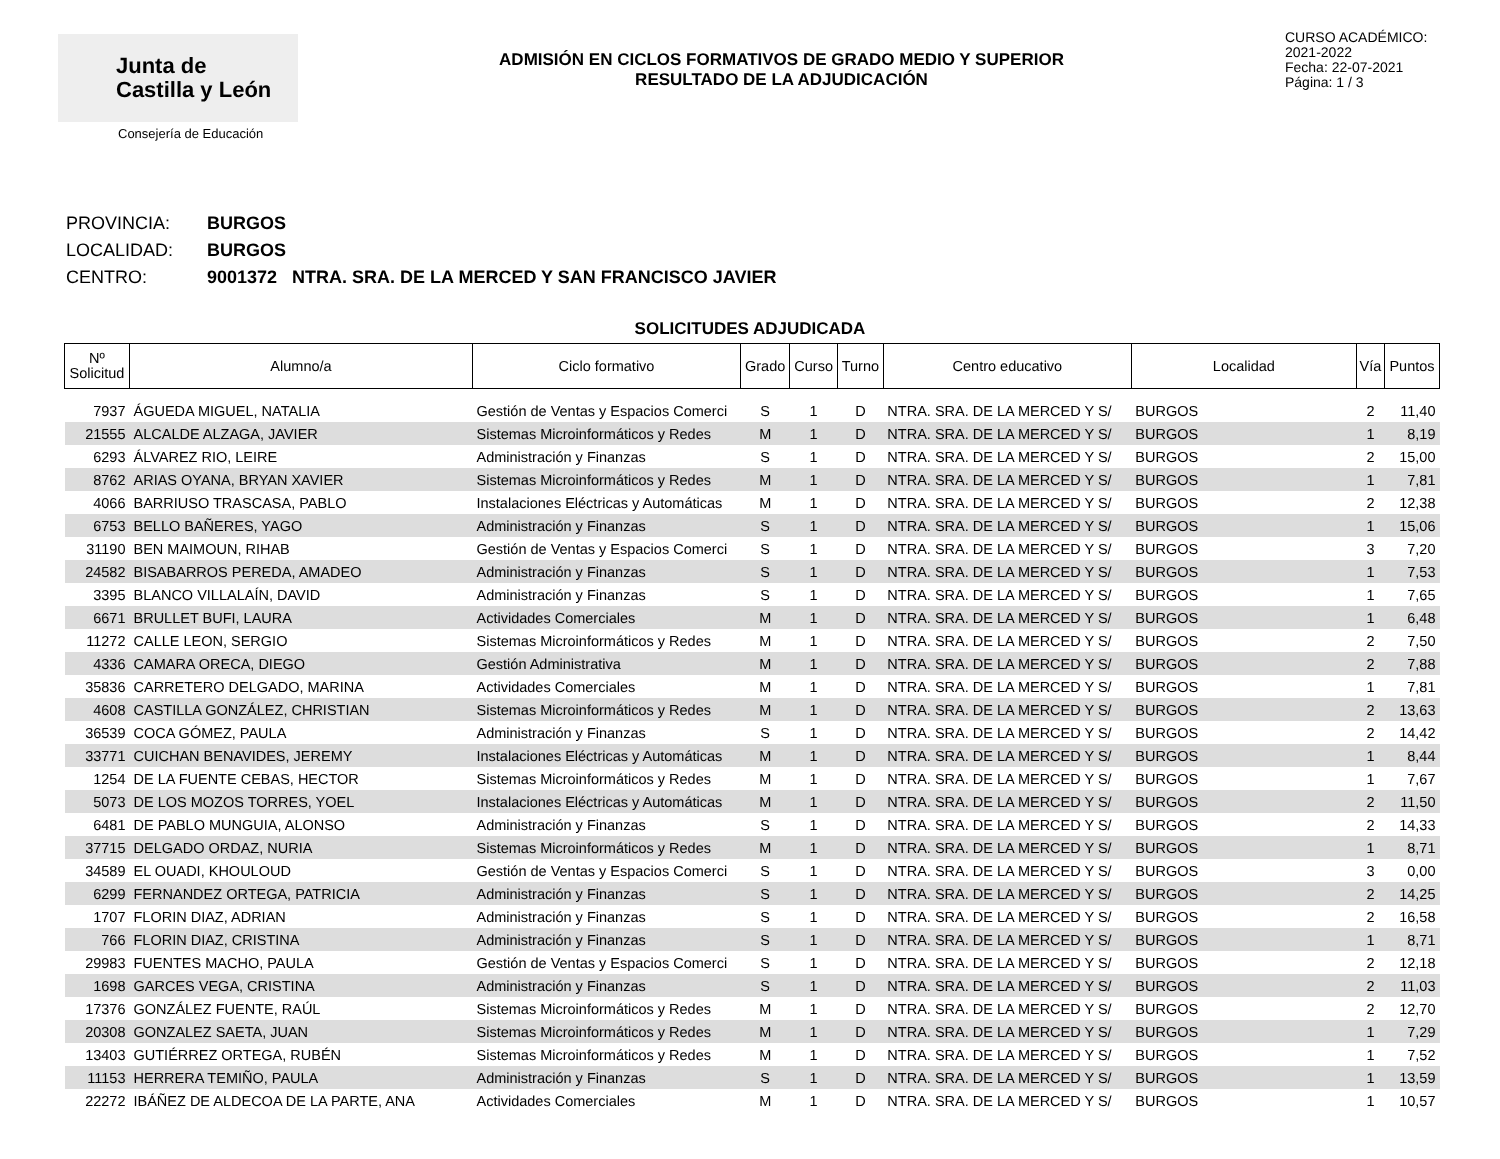Junta de
Castilla y León
Consejería de Educación
ADMISIÓN EN CICLOS FORMATIVOS DE GRADO MEDIO Y SUPERIOR
RESULTADO DE LA ADJUDICACIÓN
CURSO ACADÉMICO: 2021-2022
Fecha: 22-07-2021
Página: 1 / 3
PROVINCIA: BURGOS
LOCALIDAD: BURGOS
CENTRO: 9001372 NTRA. SRA. DE LA MERCED Y SAN FRANCISCO JAVIER
SOLICITUDES ADJUDICADA
| Nº Solicitud | Alumno/a | Ciclo formativo | Grado | Curso | Turno | Centro educativo | Localidad | Vía | Puntos |
| --- | --- | --- | --- | --- | --- | --- | --- | --- | --- |
| 7937 | ÁGUEDA MIGUEL, NATALIA | Gestión de Ventas y Espacios Comerci | S | 1 | D | NTRA. SRA. DE LA MERCED Y S/ | BURGOS | 2 | 11,40 |
| 21555 | ALCALDE ALZAGA, JAVIER | Sistemas Microinformáticos y Redes | M | 1 | D | NTRA. SRA. DE LA MERCED Y S/ | BURGOS | 1 | 8,19 |
| 6293 | ÁLVAREZ RIO, LEIRE | Administración y Finanzas | S | 1 | D | NTRA. SRA. DE LA MERCED Y S/ | BURGOS | 2 | 15,00 |
| 8762 | ARIAS OYANA, BRYAN XAVIER | Sistemas Microinformáticos y Redes | M | 1 | D | NTRA. SRA. DE LA MERCED Y S/ | BURGOS | 1 | 7,81 |
| 4066 | BARRIUSO TRASCASA, PABLO | Instalaciones Eléctricas y Automáticas | M | 1 | D | NTRA. SRA. DE LA MERCED Y S/ | BURGOS | 2 | 12,38 |
| 6753 | BELLO BAÑERES, YAGO | Administración y Finanzas | S | 1 | D | NTRA. SRA. DE LA MERCED Y S/ | BURGOS | 1 | 15,06 |
| 31190 | BEN MAIMOUN, RIHAB | Gestión de Ventas y Espacios Comerci | S | 1 | D | NTRA. SRA. DE LA MERCED Y S/ | BURGOS | 3 | 7,20 |
| 24582 | BISABARROS PEREDA, AMADEO | Administración y Finanzas | S | 1 | D | NTRA. SRA. DE LA MERCED Y S/ | BURGOS | 1 | 7,53 |
| 3395 | BLANCO VILLALAÍN, DAVID | Administración y Finanzas | S | 1 | D | NTRA. SRA. DE LA MERCED Y S/ | BURGOS | 1 | 7,65 |
| 6671 | BRULLET BUFI, LAURA | Actividades Comerciales | M | 1 | D | NTRA. SRA. DE LA MERCED Y S/ | BURGOS | 1 | 6,48 |
| 11272 | CALLE LEON, SERGIO | Sistemas Microinformáticos y Redes | M | 1 | D | NTRA. SRA. DE LA MERCED Y S/ | BURGOS | 2 | 7,50 |
| 4336 | CAMARA ORECA, DIEGO | Gestión Administrativa | M | 1 | D | NTRA. SRA. DE LA MERCED Y S/ | BURGOS | 2 | 7,88 |
| 35836 | CARRETERO DELGADO, MARINA | Actividades Comerciales | M | 1 | D | NTRA. SRA. DE LA MERCED Y S/ | BURGOS | 1 | 7,81 |
| 4608 | CASTILLA GONZÁLEZ, CHRISTIAN | Sistemas Microinformáticos y Redes | M | 1 | D | NTRA. SRA. DE LA MERCED Y S/ | BURGOS | 2 | 13,63 |
| 36539 | COCA GÓMEZ, PAULA | Administración y Finanzas | S | 1 | D | NTRA. SRA. DE LA MERCED Y S/ | BURGOS | 2 | 14,42 |
| 33771 | CUICHAN BENAVIDES, JEREMY | Instalaciones Eléctricas y Automáticas | M | 1 | D | NTRA. SRA. DE LA MERCED Y S/ | BURGOS | 1 | 8,44 |
| 1254 | DE LA FUENTE CEBAS, HECTOR | Sistemas Microinformáticos y Redes | M | 1 | D | NTRA. SRA. DE LA MERCED Y S/ | BURGOS | 1 | 7,67 |
| 5073 | DE LOS MOZOS TORRES, YOEL | Instalaciones Eléctricas y Automáticas | M | 1 | D | NTRA. SRA. DE LA MERCED Y S/ | BURGOS | 2 | 11,50 |
| 6481 | DE PABLO MUNGUIA, ALONSO | Administración y Finanzas | S | 1 | D | NTRA. SRA. DE LA MERCED Y S/ | BURGOS | 2 | 14,33 |
| 37715 | DELGADO ORDAZ, NURIA | Sistemas Microinformáticos y Redes | M | 1 | D | NTRA. SRA. DE LA MERCED Y S/ | BURGOS | 1 | 8,71 |
| 34589 | EL OUADI, KHOULOUD | Gestión de Ventas y Espacios Comerci | S | 1 | D | NTRA. SRA. DE LA MERCED Y S/ | BURGOS | 3 | 0,00 |
| 6299 | FERNANDEZ ORTEGA, PATRICIA | Administración y Finanzas | S | 1 | D | NTRA. SRA. DE LA MERCED Y S/ | BURGOS | 2 | 14,25 |
| 1707 | FLORIN DIAZ, ADRIAN | Administración y Finanzas | S | 1 | D | NTRA. SRA. DE LA MERCED Y S/ | BURGOS | 2 | 16,58 |
| 766 | FLORIN DIAZ, CRISTINA | Administración y Finanzas | S | 1 | D | NTRA. SRA. DE LA MERCED Y S/ | BURGOS | 1 | 8,71 |
| 29983 | FUENTES MACHO, PAULA | Gestión de Ventas y Espacios Comerci | S | 1 | D | NTRA. SRA. DE LA MERCED Y S/ | BURGOS | 2 | 12,18 |
| 1698 | GARCES VEGA, CRISTINA | Administración y Finanzas | S | 1 | D | NTRA. SRA. DE LA MERCED Y S/ | BURGOS | 2 | 11,03 |
| 17376 | GONZÁLEZ FUENTE, RAÚL | Sistemas Microinformáticos y Redes | M | 1 | D | NTRA. SRA. DE LA MERCED Y S/ | BURGOS | 2 | 12,70 |
| 20308 | GONZALEZ SAETA, JUAN | Sistemas Microinformáticos y Redes | M | 1 | D | NTRA. SRA. DE LA MERCED Y S/ | BURGOS | 1 | 7,29 |
| 13403 | GUTIÉRREZ ORTEGA, RUBÉN | Sistemas Microinformáticos y Redes | M | 1 | D | NTRA. SRA. DE LA MERCED Y S/ | BURGOS | 1 | 7,52 |
| 11153 | HERRERA TEMIÑO, PAULA | Administración y Finanzas | S | 1 | D | NTRA. SRA. DE LA MERCED Y S/ | BURGOS | 1 | 13,59 |
| 22272 | IBÁÑEZ DE ALDECOA DE LA PARTE, ANA | Actividades Comerciales | M | 1 | D | NTRA. SRA. DE LA MERCED Y S/ | BURGOS | 1 | 10,57 |